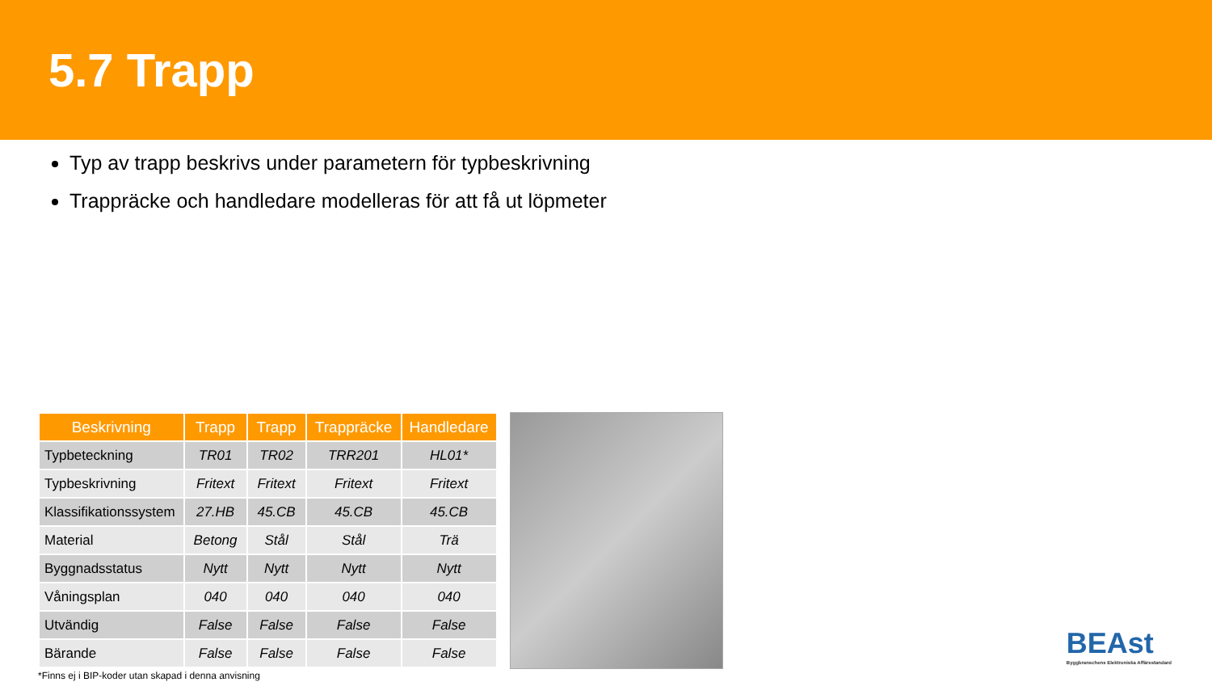5.7 Trapp
Typ av trapp beskrivs under parametern för typbeskrivning
Trappräcke och handledare modelleras för att få ut löpmeter
| Beskrivning | Trapp | Trapp | Trappräcke | Handledare |
| --- | --- | --- | --- | --- |
| Typbeteckning | TR01 | TR02 | TRR201 | HL01* |
| Typbeskrivning | Fritext | Fritext | Fritext | Fritext |
| Klassifikationssystem | 27.HB | 45.CB | 45.CB | 45.CB |
| Material | Betong | Stål | Stål | Trä |
| Byggnadsstatus | Nytt | Nytt | Nytt | Nytt |
| Våningsplan | 040 | 040 | 040 | 040 |
| Utvändig | False | False | False | False |
| Bärande | False | False | False | False |
*Finns ej i BIP-koder utan skapad i denna anvisning
BEAst
Byggbranschens Elektroniska Affärsstandard